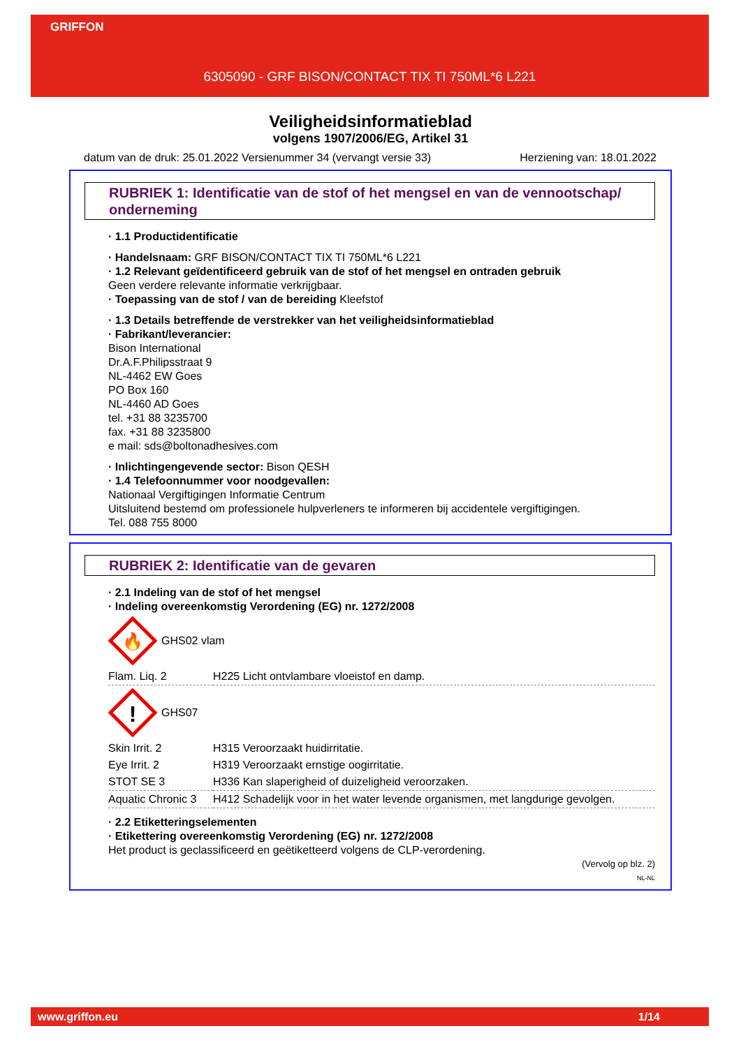GRIFFON
6305090 - GRF BISON/CONTACT TIX TI 750ML*6 L221
Veiligheidsinformatieblad
volgens 1907/2006/EG, Artikel 31
datum van de druk: 25.01.2022 Versienummer 34 (vervangt versie 33) Herziening van: 18.01.2022
RUBRIEK 1: Identificatie van de stof of het mengsel en van de vennootschap/ onderneming
· 1.1 Productidentificatie
· Handelsnaam: GRF BISON/CONTACT TIX TI 750ML*6 L221
· 1.2 Relevant geïdentificeerd gebruik van de stof of het mengsel en ontraden gebruik
Geen verdere relevante informatie verkrijgbaar.
· Toepassing van de stof / van de bereiding Kleefstof
· 1.3 Details betreffende de verstrekker van het veiligheidsinformatieblad
· Fabrikant/leverancier:
Bison International
Dr.A.F.Philipsstraat 9
NL-4462 EW Goes
PO Box 160
NL-4460 AD Goes
tel. +31 88 3235700
fax. +31 88 3235800
e mail: sds@boltonadhesives.com
· Inlichtingengevende sector: Bison QESH
· 1.4 Telefoonnummer voor noodgevallen:
Nationaal Vergiftigingen Informatie Centrum
Uitsluitend bestemd om professionele hulpverleners te informeren bij accidentele vergiftigingen.
Tel. 088 755 8000
RUBRIEK 2: Identificatie van de gevaren
· 2.1 Indeling van de stof of het mengsel
· Indeling overeenkomstig Verordening (EG) nr. 1272/2008
🔥
GHS02 vlam
| Flam. Liq. 2 | H225 Licht ontvlambare vloeistof en damp. |
!
GHS07
| Skin Irrit. 2 | H315 Veroorzaakt huidirritatie. |
| Eye Irrit. 2 | H319 Veroorzaakt ernstige oogirritatie. |
| STOT SE 3 | H336 Kan slaperigheid of duizeligheid veroorzaken. |
| Aquatic Chronic 3 | H412 Schadelijk voor in het water levende organismen, met langdurige gevolgen. |
· 2.2 Etiketteringselementen
· Etikettering overeenkomstig Verordening (EG) nr. 1272/2008
Het product is geclassificeerd en geëtiketteerd volgens de CLP-verordening.
(Vervolg op blz. 2)
NL-NL
www.griffon.eu 1/14